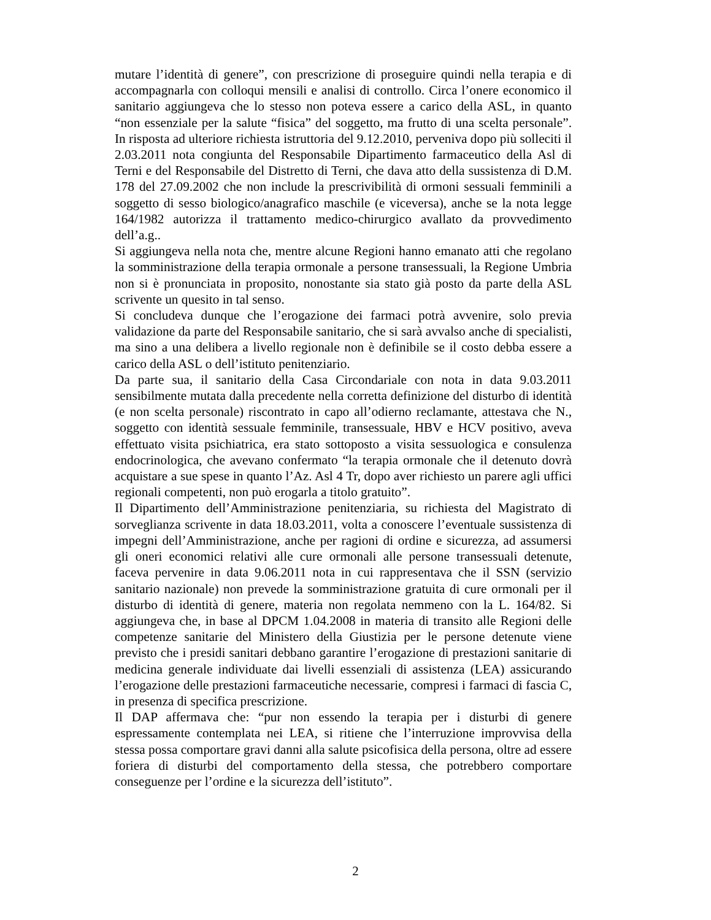mutare l’identità di genere”, con prescrizione di proseguire quindi nella terapia e di accompagnarla con colloqui mensili e analisi di controllo. Circa l’onere economico il sanitario aggiungeva che lo stesso non poteva essere a carico della ASL, in quanto “non essenziale per la salute “fisica” del soggetto, ma frutto di una scelta personale”. In risposta ad ulteriore richiesta istruttoria del 9.12.2010, perveniva dopo più solleciti il 2.03.2011 nota congiunta del Responsabile Dipartimento farmaceutico della Asl di Terni e del Responsabile del Distretto di Terni, che dava atto della sussistenza di D.M. 178 del 27.09.2002 che non include la prescrivibilità di ormoni sessuali femminili a soggetto di sesso biologico/anagrafico maschile (e viceversa), anche se la nota legge 164/1982 autorizza il trattamento medico-chirurgico avallato da provvedimento dell’a.g..
Si aggiungeva nella nota che, mentre alcune Regioni hanno emanato atti che regolano la somministrazione della terapia ormonale a persone transessuali, la Regione Umbria non si è pronunciata in proposito, nonostante sia stato già posto da parte della ASL scrivente un quesito in tal senso.
Si concludeva dunque che l’erogazione dei farmaci potrà avvenire, solo previa validazione da parte del Responsabile sanitario, che si sarà avvalso anche di specialisti, ma sino a una delibera a livello regionale non è definibile se il costo debba essere a carico della ASL o dell’istituto penitenziario.
Da parte sua, il sanitario della Casa Circondariale con nota in data 9.03.2011 sensibilmente mutata dalla precedente nella corretta definizione del disturbo di identità (e non scelta personale) riscontrato in capo all’odierno reclamante, attestava che N., soggetto con identità sessuale femminile, transessuale, HBV e HCV positivo, aveva effettuato visita psichiatrica, era stato sottoposto a visita sessuologica e consulenza endocrinologica, che avevano confermato “la terapia ormonale che il detenuto dovrà acquistare a sue spese in quanto l’Az. Asl 4 Tr, dopo aver richiesto un parere agli uffici regionali competenti, non può erogarla a titolo gratuito”.
Il Dipartimento dell’Amministrazione penitenziaria, su richiesta del Magistrato di sorveglianza scrivente in data 18.03.2011, volta a conoscere l’eventuale sussistenza di impegni dell’Amministrazione, anche per ragioni di ordine e sicurezza, ad assumersi gli oneri economici relativi alle cure ormonali alle persone transessuali detenute, faceva pervenire in data 9.06.2011 nota in cui rappresentava che il SSN (servizio sanitario nazionale) non prevede la somministrazione gratuita di cure ormonali per il disturbo di identità di genere, materia non regolata nemmeno con la L. 164/82. Si aggiungeva che, in base al DPCM 1.04.2008 in materia di transito alle Regioni delle competenze sanitarie del Ministero della Giustizia per le persone detenute viene previsto che i presidi sanitari debbano garantire l’erogazione di prestazioni sanitarie di medicina generale individuate dai livelli essenziali di assistenza (LEA) assicurando l’erogazione delle prestazioni farmaceutiche necessarie, compresi i farmaci di fascia C, in presenza di specifica prescrizione.
Il DAP affermava che: “pur non essendo la terapia per i disturbi di genere espressamente contemplata nei LEA, si ritiene che l’interruzione improvvisa della stessa possa comportare gravi danni alla salute psicofisica della persona, oltre ad essere foriera di disturbi del comportamento della stessa, che potrebbero comportare conseguenze per l’ordine e la sicurezza dell’istituto”.
2